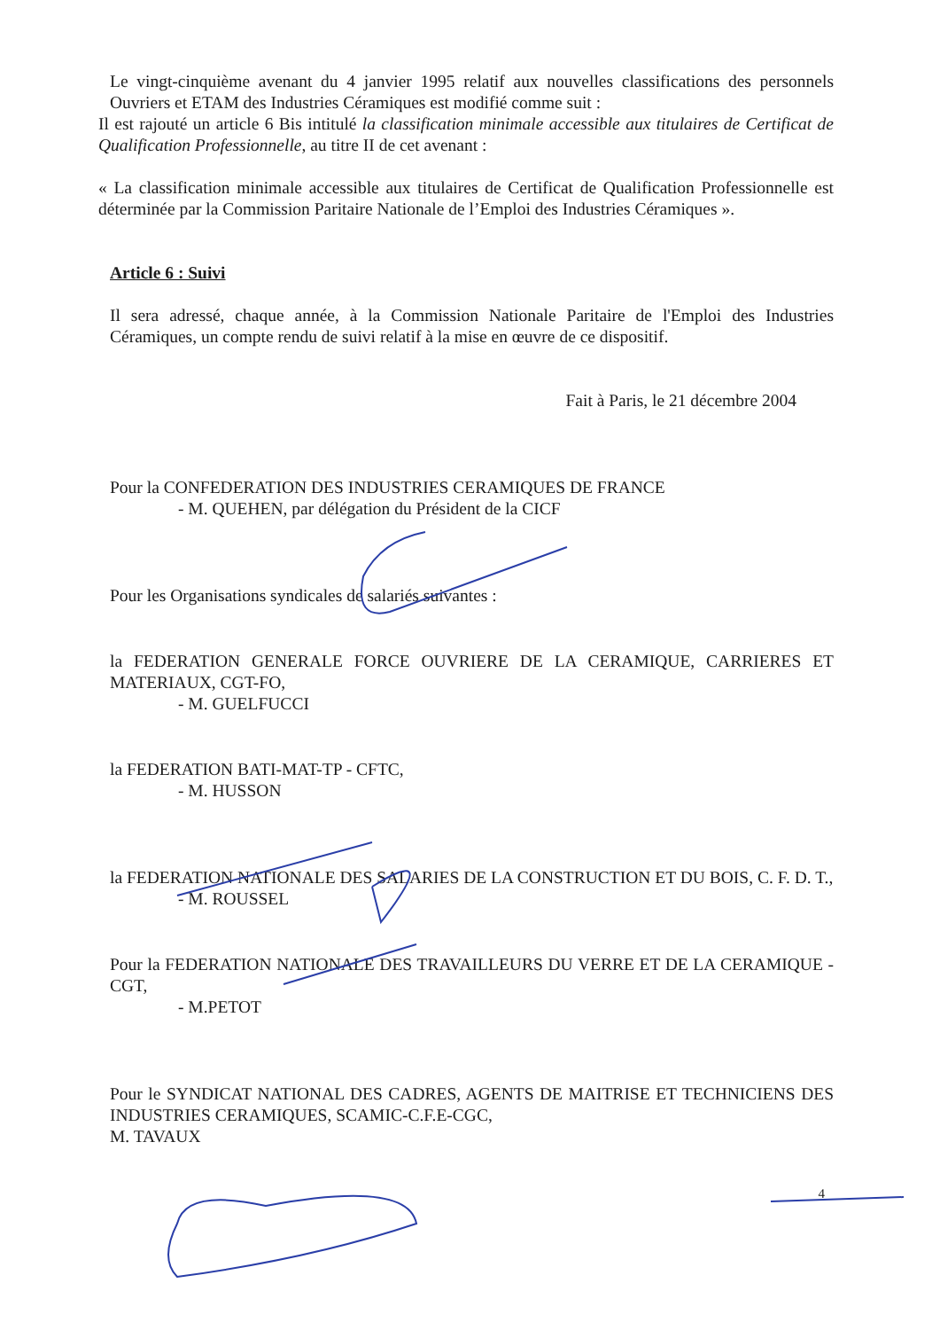Le vingt-cinquième avenant du 4 janvier 1995 relatif aux nouvelles classifications des personnels Ouvriers et ETAM des Industries Céramiques est modifié comme suit :
Il est rajouté un article 6 Bis intitulé la classification minimale accessible aux titulaires de Certificat de Qualification Professionnelle, au titre II de cet avenant :
« La classification minimale accessible aux titulaires de Certificat de Qualification Professionnelle est déterminée par la Commission Paritaire Nationale de l’Emploi des Industries Céramiques ».
Article 6 : Suivi
Il sera adressé, chaque année, à la Commission Nationale Paritaire de l'Emploi des Industries Céramiques, un compte rendu de suivi relatif à la mise en œuvre de ce dispositif.
Fait à Paris, le 21 décembre 2004
Pour la CONFEDERATION DES INDUSTRIES CERAMIQUES DE FRANCE
- M. QUEHEN, par délégation du Président de la CICF
Pour les Organisations syndicales de salariés suivantes :
la FEDERATION GENERALE FORCE OUVRIERE DE LA CERAMIQUE, CARRIERES ET MATERIAUX, CGT-FO,
- M. GUELFUCCI
la FEDERATION BATI-MAT-TP - CFTC,
- M. HUSSON
la FEDERATION NATIONALE DES SALARIES DE LA CONSTRUCTION ET DU BOIS, C. F. D. T.,
- M. ROUSSEL
Pour la FEDERATION NATIONALE DES TRAVAILLEURS DU VERRE ET DE LA CERAMIQUE - CGT,
- M.PETOT
Pour le SYNDICAT NATIONAL DES CADRES, AGENTS DE MAITRISE ET TECHNICIENS DES INDUSTRIES CERAMIQUES, SCAMIC-C.F.E-CGC,
M. TAVAUX
4